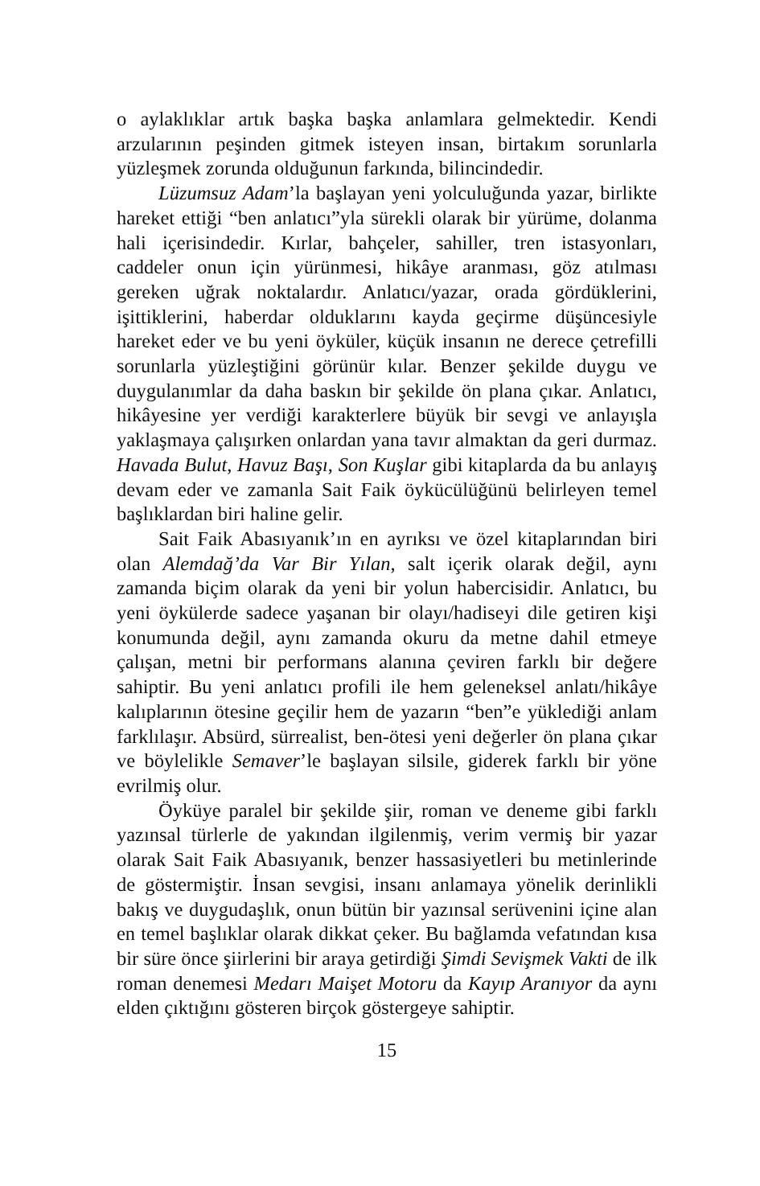o aylaklıklar artık başka başka anlamlara gelmektedir. Kendi arzularının peşinden gitmek isteyen insan, birtakım sorunlarla yüzleşmek zorunda olduğunun farkında, bilincindedir.
Lüzumsuz Adam’la başlayan yeni yolculuğunda yazar, birlikte hareket ettiği “ben anlatıcı”yla sürekli olarak bir yürüme, dolanma hali içerisindedir. Kırlar, bahçeler, sahiller, tren istasyonları, caddeler onun için yürünmesi, hikâye aranması, göz atılması gereken uğrak noktalardır. Anlatıcı/yazar, orada gördüklerini, işittiklerini, haberdar olduklarını kayda geçirme düşüncesiyle hareket eder ve bu yeni öyküler, küçük insanın ne derece çetrefilli sorunlarla yüzleştiğini görünür kılar. Benzer şekilde duygu ve duygulanımlar da daha baskın bir şekilde ön plana çıkar. Anlatıcı, hikâyesine yer verdiği karakterlere büyük bir sevgi ve anlayışla yaklaşmaya çalışırken onlardan yana tavır almaktan da geri durmaz. Havada Bulut, Havuz Başı, Son Kuşlar gibi kitaplarda da bu anlayış devam eder ve zamanla Sait Faik öykücülüğünü belirleyen temel başlıklardan biri haline gelir.
Sait Faik Abasıyanık’ın en ayrıksı ve özel kitaplarından biri olan Alemdağ’da Var Bir Yılan, salt içerik olarak değil, aynı zamanda biçim olarak da yeni bir yolun habercisidir. Anlatıcı, bu yeni öykülerde sadece yaşanan bir olayı/hadiseyi dile getiren kişi konumunda değil, aynı zamanda okuru da metne dahil etmeye çalışan, metni bir performans alanına çeviren farklı bir değere sahiptir. Bu yeni anlatıcı profili ile hem geleneksel anlatı/hikâye kalıplarının ötesine geçilir hem de yazarın “ben”e yüklediği anlam farklılaşır. Absürd, sürrealist, ben-ötesi yeni değerler ön plana çıkar ve böylelikle Semaver’le başlayan silsile, giderek farklı bir yöne evrilmiş olur.
Öyküye paralel bir şekilde şiir, roman ve deneme gibi farklı yazınsal türlerle de yakından ilgilenmiş, verim vermiş bir yazar olarak Sait Faik Abasıyanık, benzer hassasiyetleri bu metinlerinde de göstermiştir. İnsan sevgisi, insanı anlamaya yönelik derinlikli bakış ve duygudaşlık, onun bütün bir yazınsal serüvenini içine alan en temel başlıklar olarak dikkat çeker. Bu bağlamda vefatından kısa bir süre önce şiirlerini bir araya getirdiği Şimdi Sevişmek Vakti de ilk roman denemesi Medarı Maişet Motoru da Kayıp Aranıyor da aynı elden çıktığını gösteren birçok göstergeye sahiptir.
15